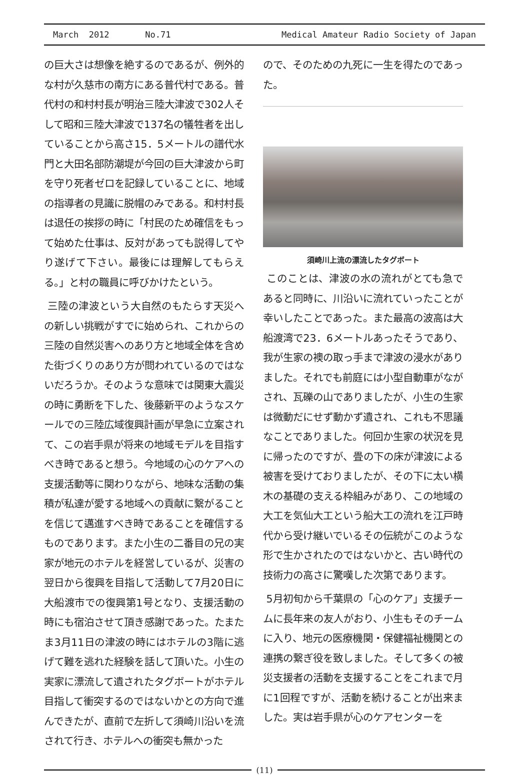March 2012 No.71 Medical Amateur Radio Society of Japan
の巨大さは想像を絶するのであるが、例外的な村が久慈市の南方にある普代村である。普代村の和村村長が明治三陸大津波で302人そして昭和三陸大津波で137名の犠牲者を出していることから高さ15．5メートルの譜代水門と大田名部防潮堤が今回の巨大津波から町を守り死者ゼロを記録していることに、地域の指導者の見識に脱帽のみである。和村村長は退任の挨拶の時に「村民のため確信をもって始めた仕事は、反対があっても説得してやり遂げて下さい。最後には理解してもらえる。」と村の職員に呼びかけたという。
三陸の津波という大自然のもたらす天災への新しい挑戦がすでに始められ、これからの三陸の自然災害へのあり方と地域全体を含めた街づくりのあり方が問われているのではないだろうか。そのような意味では関東大震災の時に勇断を下した、後藤新平のようなスケールでの三陸広域復興計画が早急に立案されて、この岩手県が将来の地域モデルを目指すべき時であると想う。今地域の心のケアへの支援活動等に関わりながら、地味な活動の集積が私達が愛する地域への貢献に繋がることを信じて邁進すべき時であることを確信するものであります。また小生の二番目の兄の実家が地元のホテルを経営しているが、災害の翌日から復興を目指して活動して7月20日に大船渡市での復興第1号となり、支援活動の時にも宿泊させて頂き感謝であった。たまたま3月11日の津波の時にはホテルの3階に逃げて難を逃れた経験を話して頂いた。小生の実家に漂流して遺されたタグボートがホテル目指して衝突するのではないかとの方向で進んできたが、直前で左折して須崎川沿いを流されて行き、ホテルへの衝突も無かった
ので、そのための九死に一生を得たのであった。
須崎川上流の漂流したタグボート
このことは、津波の水の流れがとても急であると同時に、川沿いに流れていったことが幸いしたことであった。また最高の波高は大船渡湾で23．6メートルあったそうであり、我が生家の襖の取っ手まで津波の浸水がありました。それでも前庭には小型自動車がながされ、瓦礫の山でありましたが、小生の生家は微動だにせず動かず遺され、これも不思議なことでありました。何回か生家の状況を見に帰ったのですが、畳の下の床が津波による被害を受けておりましたが、その下に太い横木の基礎の支える枠組みがあり、この地域の大工を気仙大工という船大工の流れを江戸時代から受け継いでいるその伝統がこのような形で生かされたのではないかと、古い時代の技術力の高さに驚嘆した次第であります。
5月初旬から千葉県の「心のケア」支援チームに長年来の友人がおり、小生もそのチームに入り、地元の医療機関・保健福祉機関との連携の繋ぎ役を致しました。そして多くの被災支援者の活動を支援することをこれまで月に1回程ですが、活動を続けることが出来ました。実は岩手県が心のケアセンターを
(11)